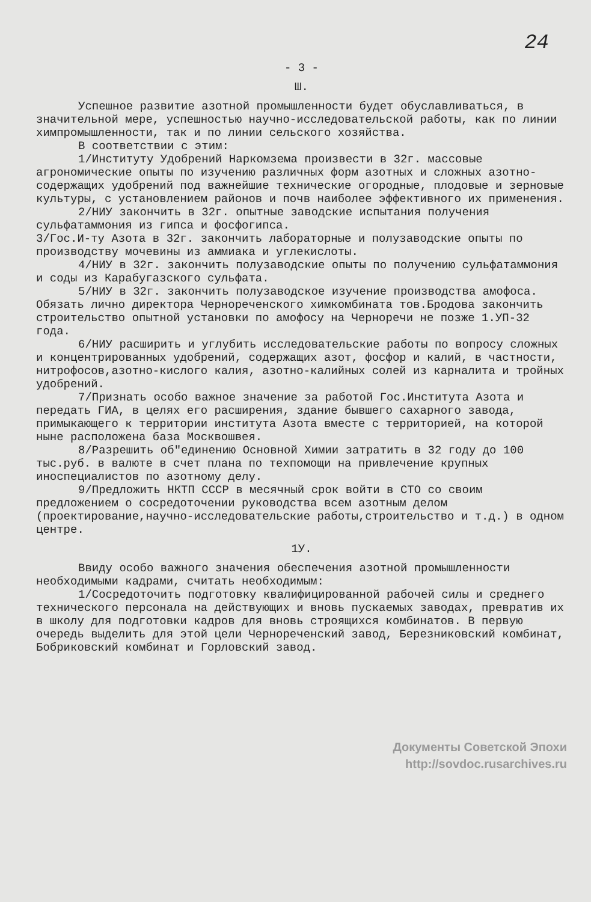24
- 3 -
Ш.
Успешное развитие азотной промышленности будет обуславливаться, в значительной мере, успешностью научно-исследовательской работы, как по линии химпромышленности, так и по линии сельского хозяйства.
В соответствии с этим:
1/Институту Удобрений Наркомзема произвести в 32г. массовые агрономические опыты по изучению различных форм азотных и сложных азотно-содержащих удобрений под важнейшие технические огородные, плодовые и зерновые культуры, с установлением районов и почв наиболее эффективного их применения.
2/НИУ закончить в 32г. опытные заводские испытания получения сульфатаммония из гипса и фосфогипса.
3/Гос.И-ту Азота в 32г. закончить лабораторные и полузаводские опыты по производству мочевины из аммиака и углекислоты.
4/НИУ в 32г. закончить полузаводские опыты по получению сульфатаммония и соды из Карабугазского сульфата.
5/НИУ в 32г. закончить полузаводское изучение производства амофоса. Обязать лично директора Чернореченского химкомбината тов.Бродова закончить строительство опытной установки по амофосу на Черноречи не позже 1.УП-32 года.
6/НИУ расширить и углубить исследовательские работы по вопросу сложных и концентрированных удобрений, содержащих азот, фосфор и калий, в частности, нитрофосов,азотно-кислого калия, азотно-калийных солей из карналита и тройных удобрений.
7/Признать особо важное значение за работой Гос.Института Азота и передать ГИА, в целях его расширения, здание бывшего сахарного завода, примыкающего к территории института Азота вместе с территорией, на которой ныне расположена база Москвошвея.
8/Разрешить об"единению Основной Химии затратить в 32 году до 100 тыс.руб. в валюте в счет плана по техпомощи на привлечение крупных иноспециалистов по азотному делу.
9/Предложить НКТП СССР в месячный срок войти в СТО со своим предложением о сосредоточении руководства всем азотным делом (проектирование,научно-исследовательские работы,строительство и т.д.) в одном центре.
1У.
Ввиду особо важного значения обеспечения азотной промышленности необходимыми кадрами, считать необходимым:
1/Сосредоточить подготовку квалифицированной рабочей силы и среднего технического персонала на действующих и вновь пускаемых заводах, превратив их в школу для подготовки кадров для вновь строящихся комбинатов. В первую очередь выделить для этой цели Чернореченский завод, Березниковский комбинат, Бобриковский комбинат и Горловский завод.
Документы Советской Эпохи
http://sovdoc.rusarchives.ru